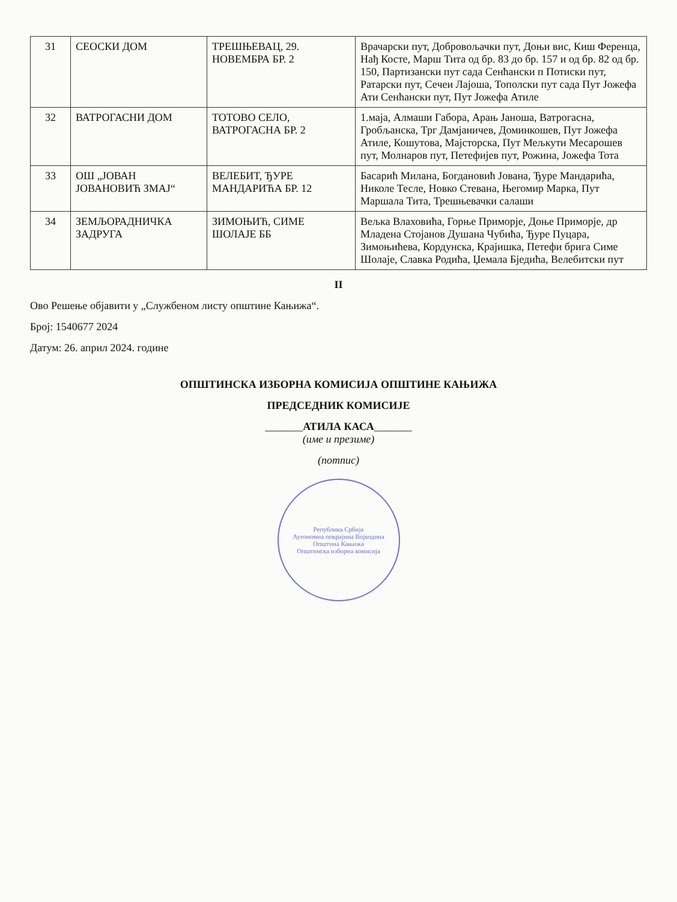| 31 | СЕОСКИ ДОМ | ТРЕШЊЕВАЦ, 29. НОВЕМБРА БР. 2 | Врачарски пут, Добровољачки пут, Доњи вис, Киш Ференца, Нађ Косте, Марш Тита од бр. 83 до бр. 157 и од бр. 82 од бр. 150, Партизански пут сада Сенћански п Потиски пут, Ратарски пут, Сечеи Лајоша, Тополски пут сада Пут Јожефа Ати Сенћански пут, Пут Јожефа Атиле |
| 32 | ВАТРОГАСНИ ДОМ | ТОТОВО СЕЛО, ВАТРОГАСНА БР. 2 | 1.маја, Алмаши Габора, Арањ Јаноша, Ватрогасна, Гробљанска, Трг Дамјаничев, Доминкошев, Пут Јожефа Атиле, Кошутова, Мајсторска, Пут Мељкути Месарошев пут, Молнаров пут, Петефијев пут, Рожина, Јожефа Тота |
| 33 | ОШ „ЈОВАН ЈОВАНОВИЋ ЗМАЈ“ | ВЕЛЕБИТ, ЂУРЕ МАНДАРИЋА БР. 12 | Басарић Милана, Богдановић Јована, Ђуре Мандарића, Николе Тесле, Новко Стевана, Његомир Марка, Пут Маршала Тита, Трешњевачки салаши |
| 34 | ЗЕМЉОРАДНИЧКА ЗАДРУГА | ЗИМОЊИЋ, СИМЕ ШОЛАЈЕ ББ | Вељка Влаховића, Горње Приморје, Доње Приморје, др Младена Стојанов Душана Чубића, Ђуре Пуцара, Зимоњићева, Кордунска, Крајишка, Петефи брига Симе Шолаје, Славка Родића, Џемала Бједића, Велебитски пут |
II
Ово Решење објавити у „Службеном листу општине Кањижа“.
Број: 1540677 2024
Датум: 26. април 2024. године
ОПШТИНСКА ИЗБОРНА КОМИСИЈА ОПШТИНЕ КАЊИЖА
ПРЕДСЕДНИК КОМИСИЈЕ
_______АТИЛА КАСА_______
(име и презиме)
(потпис)
Република Србија
Аутономна покрајина Војводина
Општина Кањижа
Општинска изборна комисија